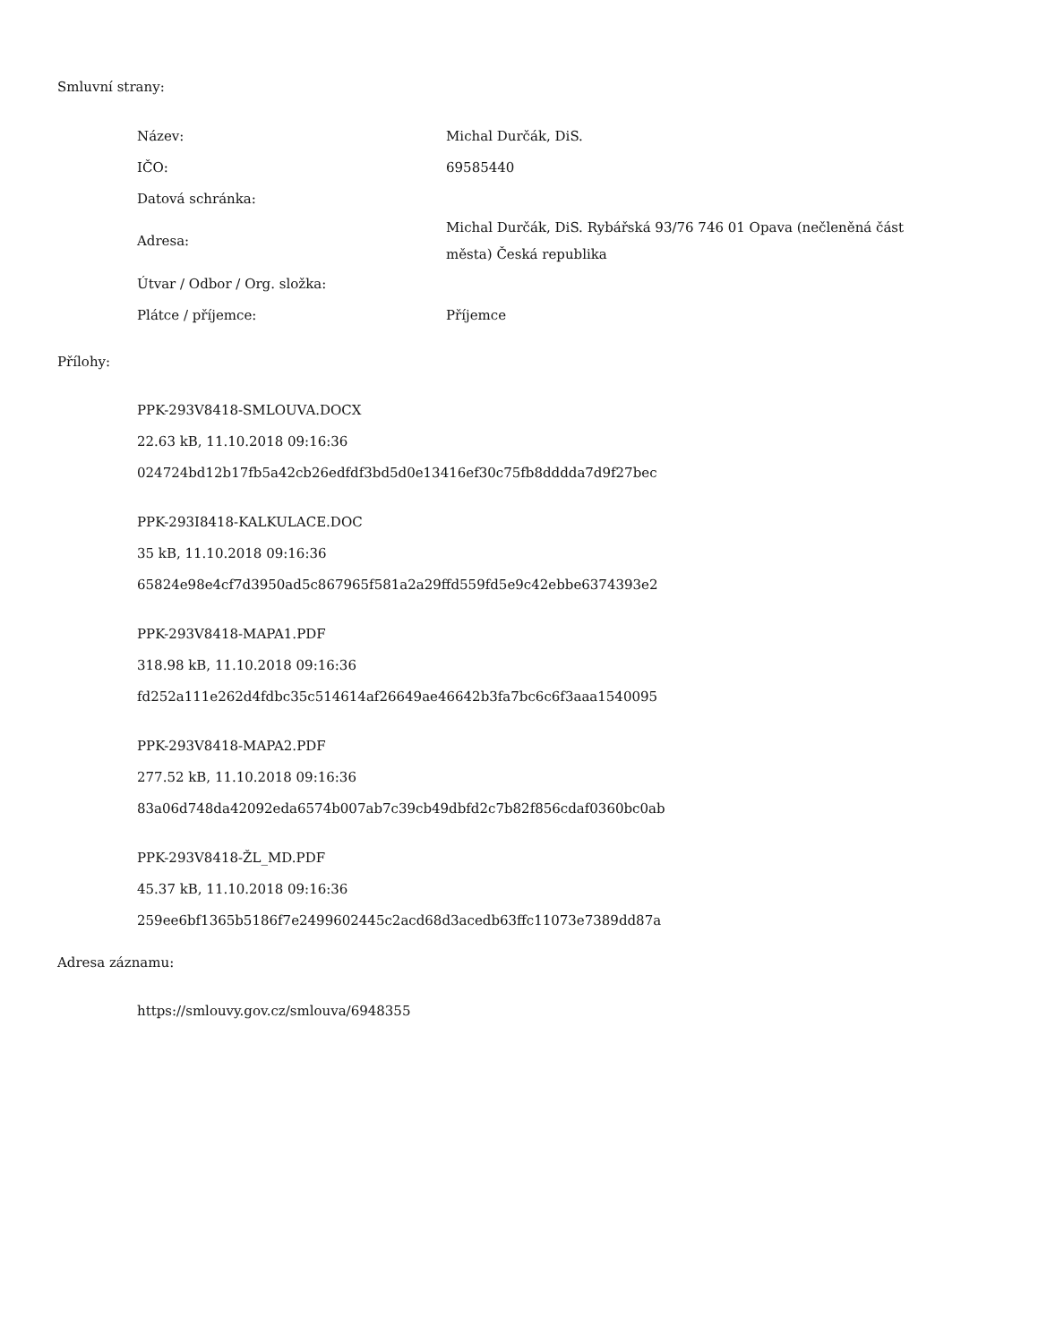Smluvní strany:
| Název: | Michal Durčák, DiS. |
| IČO: | 69585440 |
| Datová schránka: | |
| Adresa: | Michal Durčák, DiS. Rybářská 93/76 746 01 Opava (nečleněná část města) Česká republika |
| Útvar / Odbor / Org. složka: | |
| Plátce / příjemce: | Příjemce |
Přílohy:
PPK-293V8418-SMLOUVA.DOCX
22.63 kB, 11.10.2018 09:16:36
024724bd12b17fb5a42cb26edfdf3bd5d0e13416ef30c75fb8dddda7d9f27bec
PPK-293I8418-KALKULACE.DOC
35 kB, 11.10.2018 09:16:36
65824e98e4cf7d3950ad5c867965f581a2a29ffd559fd5e9c42ebbe6374393e2
PPK-293V8418-MAPA1.PDF
318.98 kB, 11.10.2018 09:16:36
fd252a111e262d4fdbc35c514614af26649ae46642b3fa7bc6c6f3aaa1540095
PPK-293V8418-MAPA2.PDF
277.52 kB, 11.10.2018 09:16:36
83a06d748da42092eda6574b007ab7c39cb49dbfd2c7b82f856cdaf0360bc0ab
PPK-293V8418-ŽL_MD.PDF
45.37 kB, 11.10.2018 09:16:36
259ee6bf1365b5186f7e2499602445c2acd68d3acedb63ffc11073e7389dd87a
Adresa záznamu:
https://smlouvy.gov.cz/smlouva/6948355